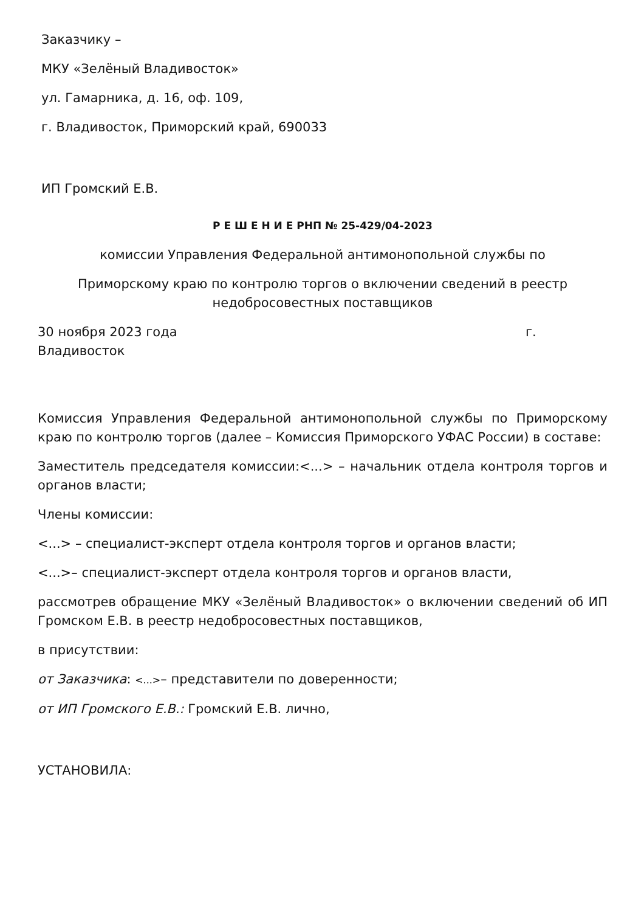Заказчику –
МКУ «Зелёный Владивосток»
ул. Гамарника, д. 16, оф. 109,
г. Владивосток, Приморский край, 690033
ИП Громский Е.В.
Р Е Ш Е Н И Е РНП № 25-429/04-2023
комиссии Управления Федеральной антимонопольной службы по
Приморскому краю по контролю торгов о включении сведений в реестр недобросовестных поставщиков
30 ноября 2023 года г. Владивосток
Комиссия Управления Федеральной антимонопольной службы по Приморскому краю по контролю торгов (далее – Комиссия Приморского УФАС России) в составе:
Заместитель председателя комиссии:<...> – начальник отдела контроля торгов и органов власти;
Члены комиссии:
<...> – специалист-эксперт отдела контроля торгов и органов власти;
<...>– специалист-эксперт отдела контроля торгов и органов власти,
рассмотрев обращение МКУ «Зелёный Владивосток» о включении сведений об ИП Громском Е.В. в реестр недобросовестных поставщиков,
в присутствии:
от Заказчика: <...>– представители по доверенности;
от ИП Громского Е.В.: Громский Е.В. лично,
УСТАНОВИЛА: